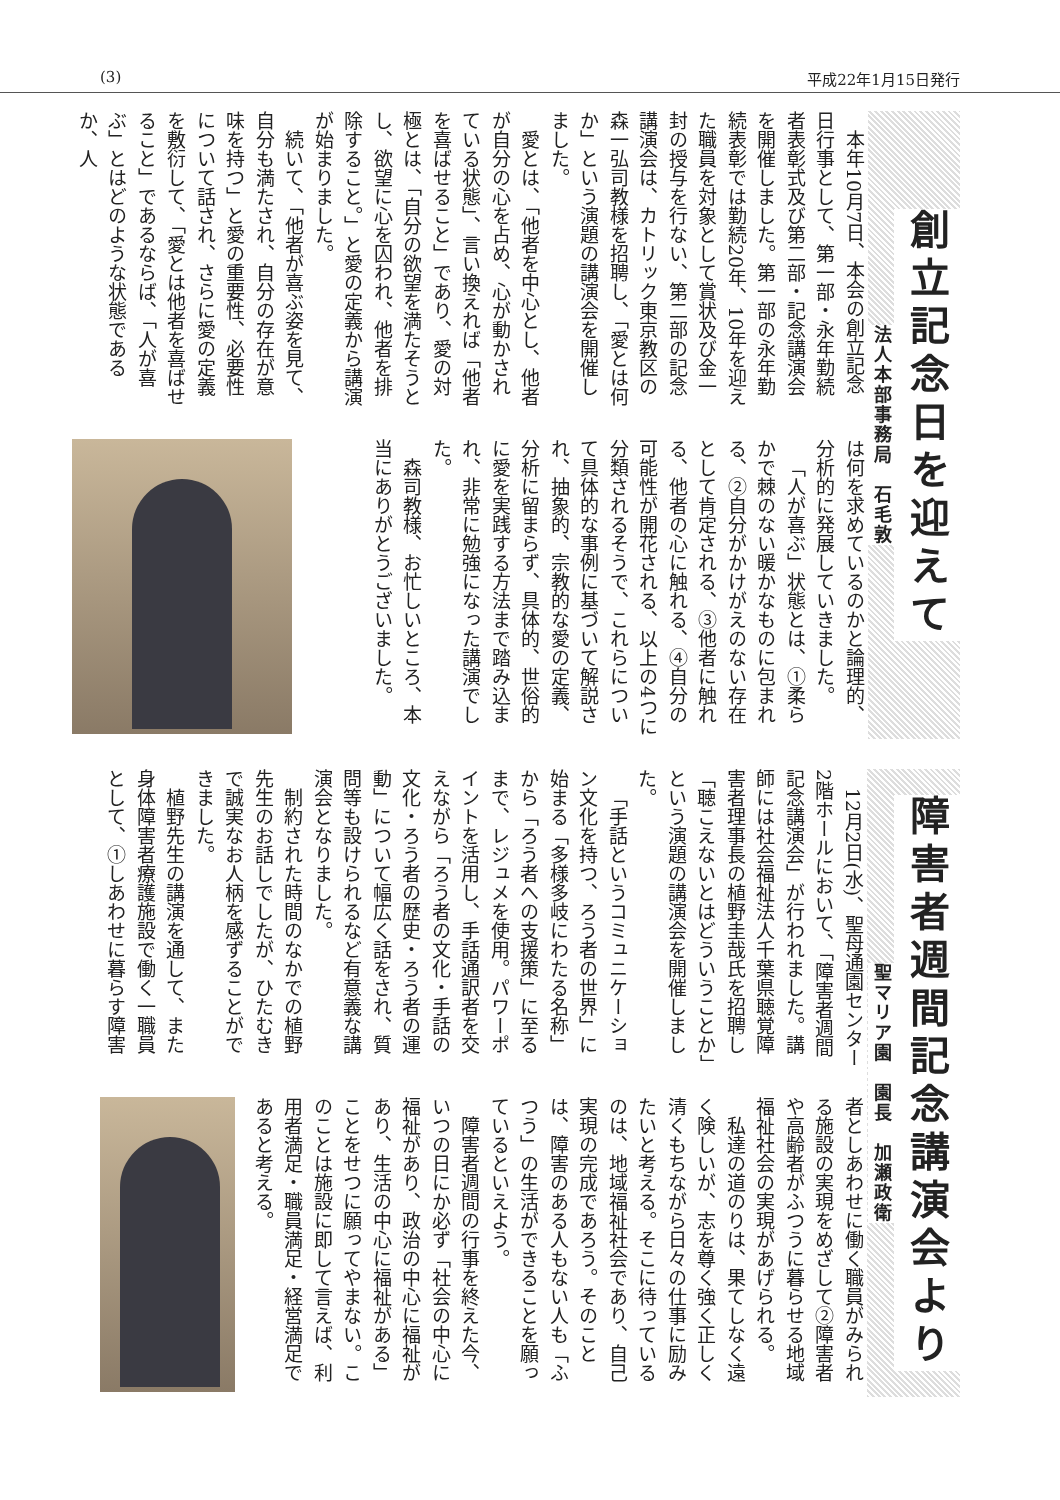(3) 平成22年1月15日発行
創立記念日を迎えて
法人本部事務局　石毛敦
本年10月7日、本会の創立記念日行事として、第一部・永年勤続者表彰式及び第二部・記念講演会を開催しました。第一部の永年勤続表彰では勤続20年、10年を迎えた職員を対象として賞状及び金一封の授与を行ない、第二部の記念講演会は、カトリック東京教区の森一弘司教様を招聘し、「愛とは何か」という演題の講演会を開催しました。
愛とは、「他者を中心とし、他者が自分の心を占め、心が動かされている状態」、言い換えれば「他者を喜ばせること」であり、愛の対極とは、「自分の欲望を満たそうとし、欲望に心を囚われ、他者を排除すること。」と愛の定義から講演が始まりました。
続いて、「他者が喜ぶ姿を見て、自分も満たされ、自分の存在が意味を持つ」と愛の重要性、必要性について話され、さらに愛の定義を敷衍して、「愛とは他者を喜ばせること」であるならば、「人が喜ぶ」とはどのような状態であるか、人
は何を求めているのかと論理的、分析的に発展していきました。
「人が喜ぶ」状態とは、①柔らかで棘のない暖かなものに包まれる、②自分がかけがえのない存在として肯定される、③他者に触れる、他者の心に触れる、④自分の可能性が開花される、以上の4つに分類されるそうで、これらについて具体的な事例に基づいて解説され、抽象的、宗教的な愛の定義、分析に留まらず、具体的、世俗的に愛を実践する方法まで踏み込まれ、非常に勉強になった講演でした。
森司教様、お忙しいところ、本当にありがとうございました。
障害者週間記念講演会より
聖マリア園　園長　加瀬政衛
12月2日(水)、聖母通園センター2階ホールにおいて、「障害者週間記念講演会」が行われました。講師には社会福祉法人千葉県聴覚障害者理事長の植野圭哉氏を招聘し「聴こえないとはどういうことか」という演題の講演会を開催しました。
「手話というコミュニケーション文化を持つ、ろう者の世界」に始まる「多様多岐にわたる名称」から「ろう者への支援策」に至るまで、レジュメを使用。パワーポイントを活用し、手話通訳者を交えながら「ろう者の文化・手話の文化・ろう者の歴史・ろう者の運動」について幅広く話をされ、質問等も設けられるなど有意義な講演会となりました。
制約された時間のなかでの植野先生のお話しでしたが、ひたむきで誠実なお人柄を感ずることができました。
植野先生の講演を通して、また身体障害者療護施設で働く一職員として、①しあわせに暮らす障害
者としあわせに働く職員がみられる施設の実現をめざして②障害者や高齢者がふつうに暮らせる地域福祉社会の実現があげられる。
私達の道のりは、果てしなく遠く険しいが、志を尊く強く正しく清くもちながら日々の仕事に励みたいと考える。そこに待っているのは、地域福祉社会であり、自己実現の完成であろう。そのことは、障害のある人もない人も「ふつう」の生活ができることを願っているといえよう。
障害者週間の行事を終えた今、いつの日にか必ず「社会の中心に福祉があり、政治の中心に福祉があり、生活の中心に福祉がある」ことをせつに願ってやまない。このことは施設に即して言えば、利用者満足・職員満足・経営満足であると考える。